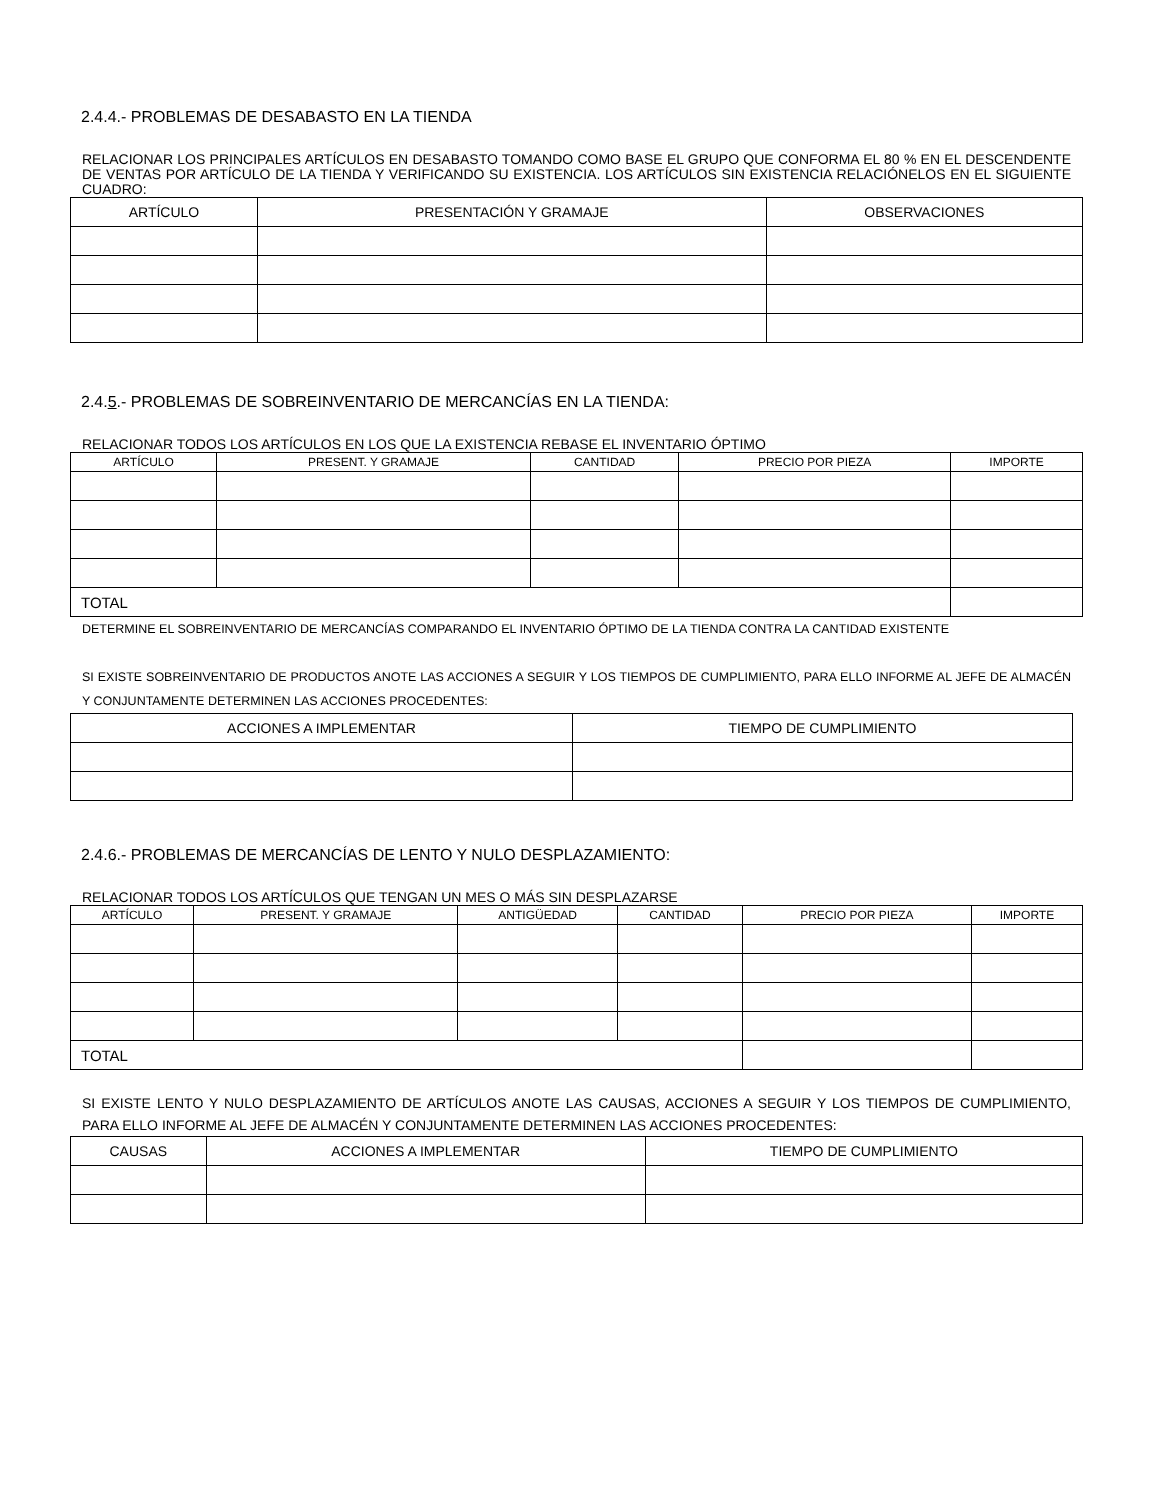2.4.4.- PROBLEMAS DE DESABASTO EN LA TIENDA
RELACIONAR LOS PRINCIPALES ARTÍCULOS EN DESABASTO TOMANDO COMO BASE EL GRUPO QUE CONFORMA EL 80 % EN EL DESCENDENTE DE VENTAS POR ARTÍCULO DE LA TIENDA Y VERIFICANDO SU EXISTENCIA. LOS ARTÍCULOS SIN EXISTENCIA RELACIÓNELOS EN EL SIGUIENTE CUADRO:
| ARTÍCULO | PRESENTACIÓN Y GRAMAJE | OBSERVACIONES |
| --- | --- | --- |
2.4.5.- PROBLEMAS DE SOBREINVENTARIO DE MERCANCÍAS EN LA TIENDA:
RELACIONAR TODOS LOS ARTÍCULOS EN LOS QUE LA EXISTENCIA REBASE EL INVENTARIO ÓPTIMO
| ARTÍCULO | PRESENT. Y GRAMAJE | CANTIDAD | PRECIO POR PIEZA | IMPORTE |
| --- | --- | --- | --- | --- |
| TOTAL | | | | |
DETERMINE EL SOBREINVENTARIO DE MERCANCÍAS COMPARANDO EL INVENTARIO ÓPTIMO DE LA TIENDA CONTRA LA CANTIDAD EXISTENTE
SI EXISTE SOBREINVENTARIO DE PRODUCTOS ANOTE LAS ACCIONES A SEGUIR Y LOS TIEMPOS DE CUMPLIMIENTO, PARA ELLO INFORME AL JEFE DE ALMACÉN Y CONJUNTAMENTE DETERMINEN LAS ACCIONES PROCEDENTES:
| ACCIONES A IMPLEMENTAR | TIEMPO DE CUMPLIMIENTO |
| --- | --- |
2.4.6.- PROBLEMAS DE MERCANCÍAS DE LENTO Y NULO DESPLAZAMIENTO:
RELACIONAR TODOS LOS ARTÍCULOS QUE TENGAN UN MES O MÁS SIN DESPLAZARSE
| ARTÍCULO | PRESENT. Y GRAMAJE | ANTIGÜEDAD | CANTIDAD | PRECIO POR PIEZA | IMPORTE |
| --- | --- | --- | --- | --- | --- |
| TOTAL | | | | | |
SI EXISTE LENTO Y NULO DESPLAZAMIENTO DE ARTÍCULOS ANOTE LAS CAUSAS, ACCIONES A SEGUIR Y LOS TIEMPOS DE CUMPLIMIENTO, PARA ELLO INFORME AL JEFE DE ALMACÉN Y CONJUNTAMENTE DETERMINEN LAS ACCIONES PROCEDENTES:
| CAUSAS | ACCIONES A IMPLEMENTAR | TIEMPO DE CUMPLIMIENTO |
| --- | --- | --- |